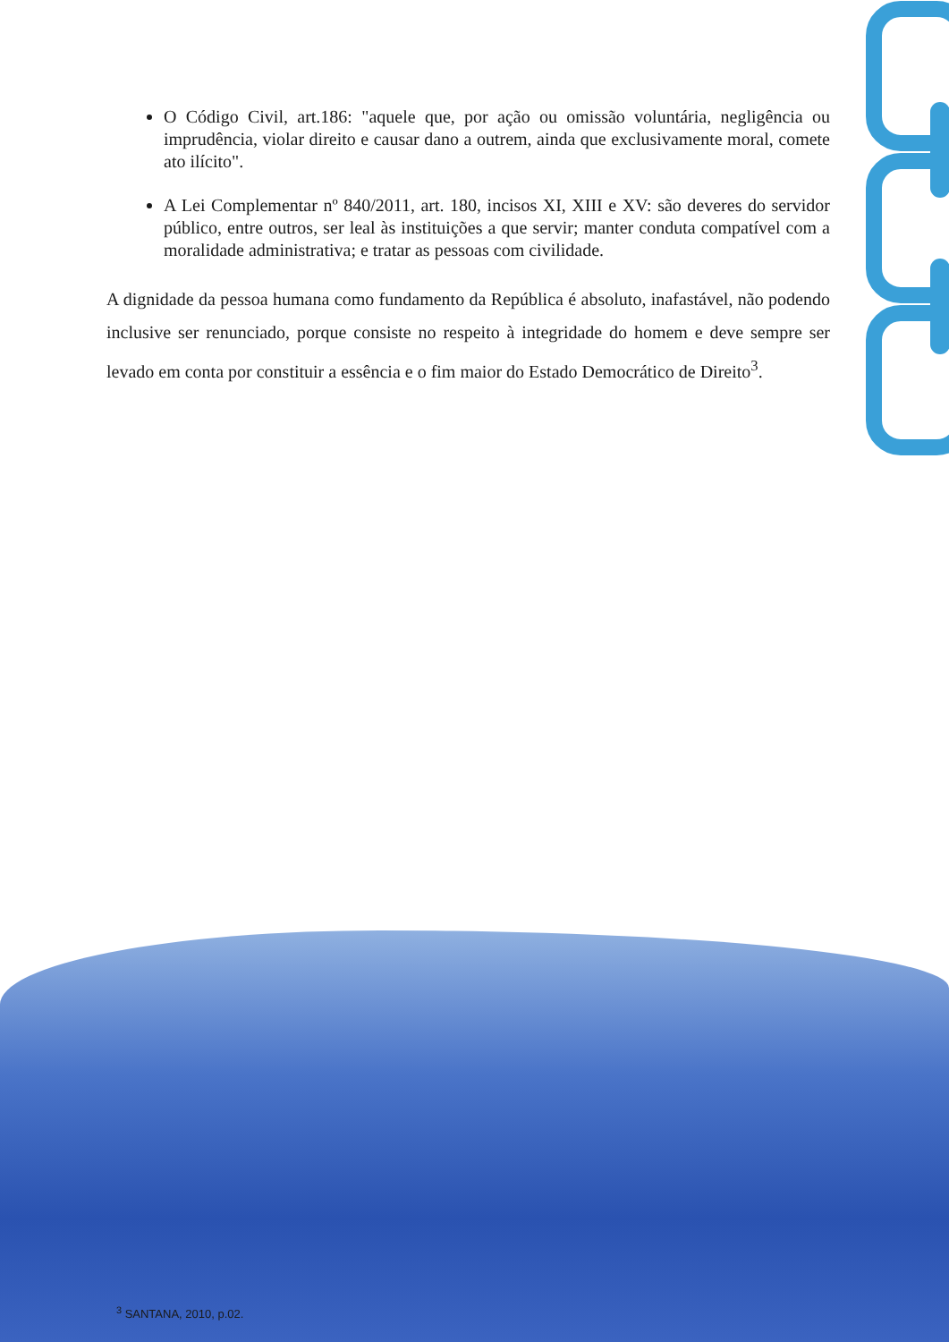O Código Civil, art.186: "aquele que, por ação ou omissão voluntária, negligência ou imprudência, violar direito e causar dano a outrem, ainda que exclusivamente moral, comete ato ilícito".
A Lei Complementar nº 840/2011, art. 180, incisos XI, XIII e XV: são deveres do servidor público, entre outros, ser leal às instituições a que servir; manter conduta compatível com a moralidade administrativa; e tratar as pessoas com civilidade.
A dignidade da pessoa humana como fundamento da República é absoluto, inafastável, não podendo inclusive ser renunciado, porque consiste no respeito à integridade do homem e deve sempre ser levado em conta por constituir a essência e o fim maior do Estado Democrático de Direito<sup>3</sup>.
<sup>3</sup> SANTANA, 2010, p.02.